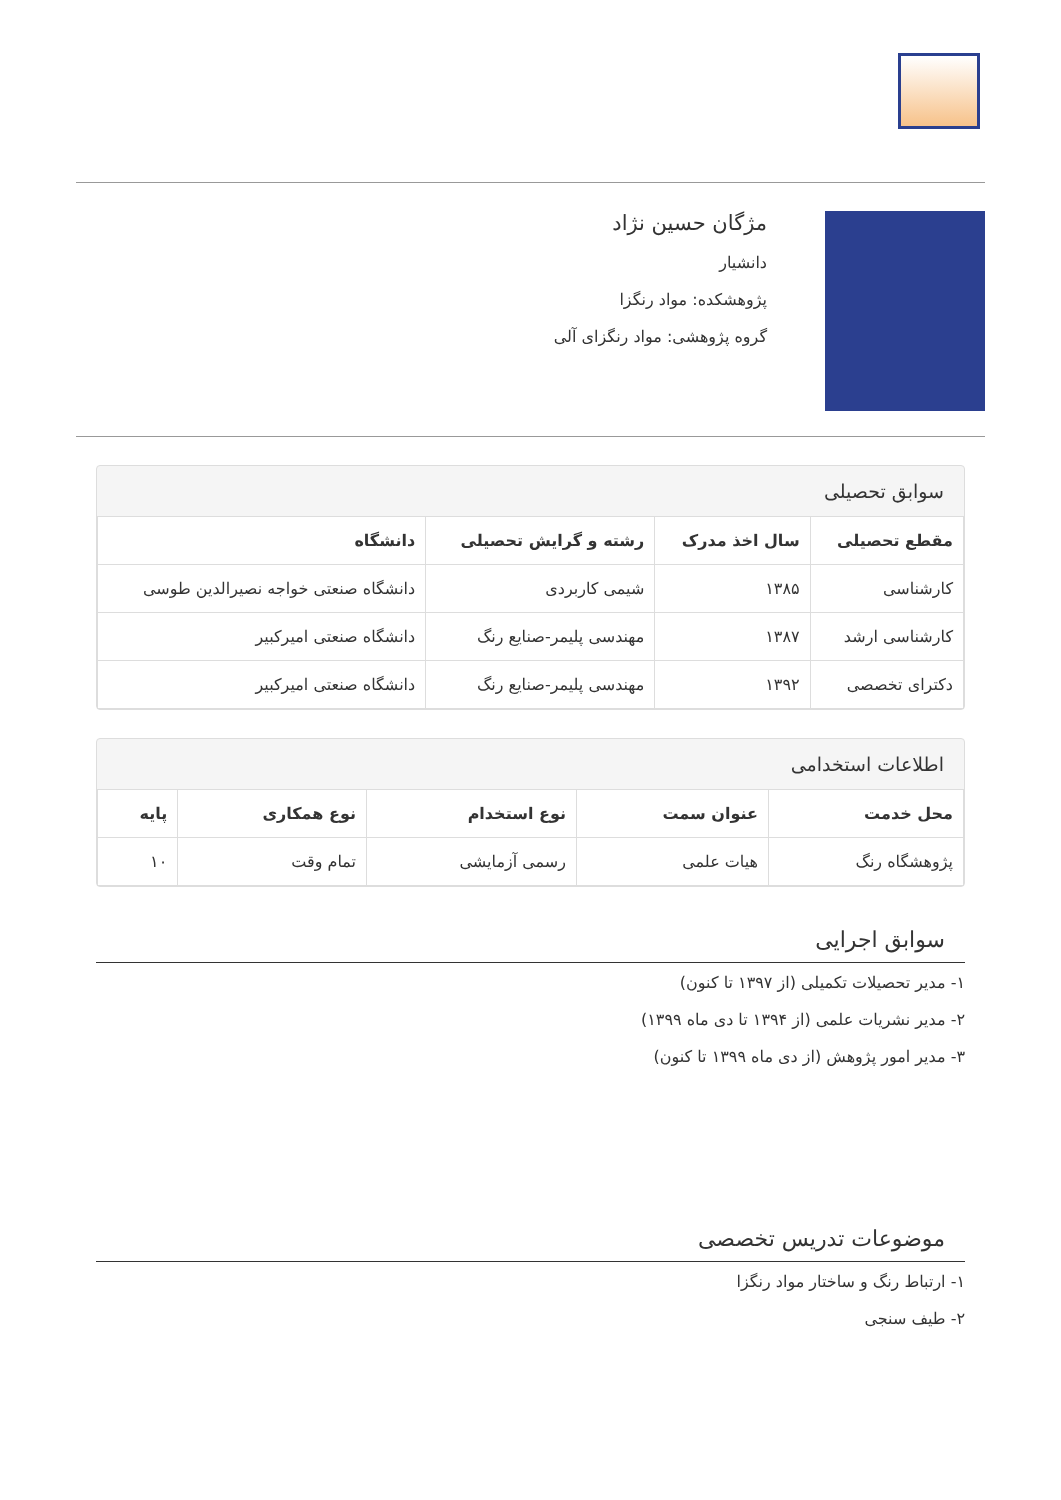مژگان حسین نژاد
دانشیار
پژوهشکده: مواد رنگزا
گروه پژوهشی: مواد رنگزای آلی
سوابق تحصیلی
| مقطع تحصیلی | سال اخذ مدرک | رشته و گرایش تحصیلی | دانشگاه |
| --- | --- | --- | --- |
| کارشناسی | ۱۳۸۵ | شیمی کاربردی | دانشگاه صنعتی خواجه نصیرالدین طوسی |
| کارشناسی ارشد | ۱۳۸۷ | مهندسی پلیمر-صنایع رنگ | دانشگاه صنعتی امیرکبیر |
| دکترای تخصصی | ۱۳۹۲ | مهندسی پلیمر-صنایع رنگ | دانشگاه صنعتی امیرکبیر |
اطلاعات استخدامی
| محل خدمت | عنوان سمت | نوع استخدام | نوع همکاری | پایه |
| --- | --- | --- | --- | --- |
| پژوهشگاه رنگ | هیات علمی | رسمی آزمایشی | تمام وقت | ۱۰ |
سوابق اجرایی
۱- مدیر تحصیلات تکمیلی (از ۱۳۹۷ تا کنون)
۲- مدیر نشریات علمی (از ۱۳۹۴ تا دی ماه ۱۳۹۹)
۳- مدیر امور پژوهش (از دی ماه ۱۳۹۹ تا کنون)
موضوعات تدریس تخصصی
۱- ارتباط رنگ و ساختار مواد رنگزا
۲- طیف سنجی